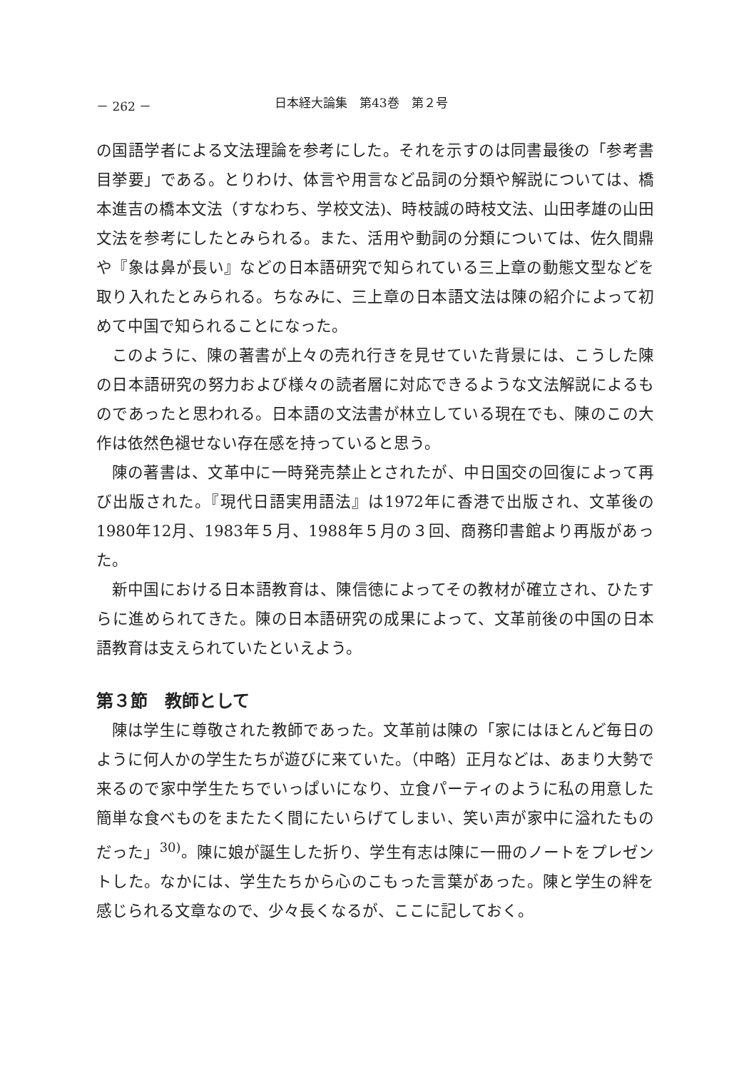－ 262 － 日本経大論集　第43巻　第２号
の国語学者による文法理論を参考にした。それを示すのは同書最後の「参考書目挙要」である。とりわけ、体言や用言など品詞の分類や解説については、橋本進吉の橋本文法（すなわち、学校文法)、時枝誠の時枝文法、山田孝雄の山田文法を参考にしたとみられる。また、活用や動詞の分類については、佐久間鼎や『象は鼻が長い』などの日本語研究で知られている三上章の動態文型などを取り入れたとみられる。ちなみに、三上章の日本語文法は陳の紹介によって初めて中国で知られることになった。
このように、陳の著書が上々の売れ行きを見せていた背景には、こうした陳の日本語研究の努力および様々の読者層に対応できるような文法解説によるものであったと思われる。日本語の文法書が林立している現在でも、陳のこの大作は依然色褪せない存在感を持っていると思う。
陳の著書は、文革中に一時発売禁止とされたが、中日国交の回復によって再び出版された。『現代日語実用語法』は1972年に香港で出版され、文革後の1980年12月、1983年５月、1988年５月の３回、商務印書館より再版があった。
新中国における日本語教育は、陳信徳によってその教材が確立され、ひたすらに進められてきた。陳の日本語研究の成果によって、文革前後の中国の日本語教育は支えられていたといえよう。
第３節　教師として
陳は学生に尊敬された教師であった。文革前は陳の「家にはほとんど毎日のように何人かの学生たちが遊びに来ていた。（中略）正月などは、あまり大勢で来るので家中学生たちでいっぱいになり、立食パーティのように私の用意した簡単な食べものをまたたく間にたいらげてしまい、笑い声が家中に溢れたものだった」<sup>30)</sup>。陳に娘が誕生した折り、学生有志は陳に一冊のノートをプレゼントした。なかには、学生たちから心のこもった言葉があった。陳と学生の絆を感じられる文章なので、少々長くなるが、ここに記しておく。